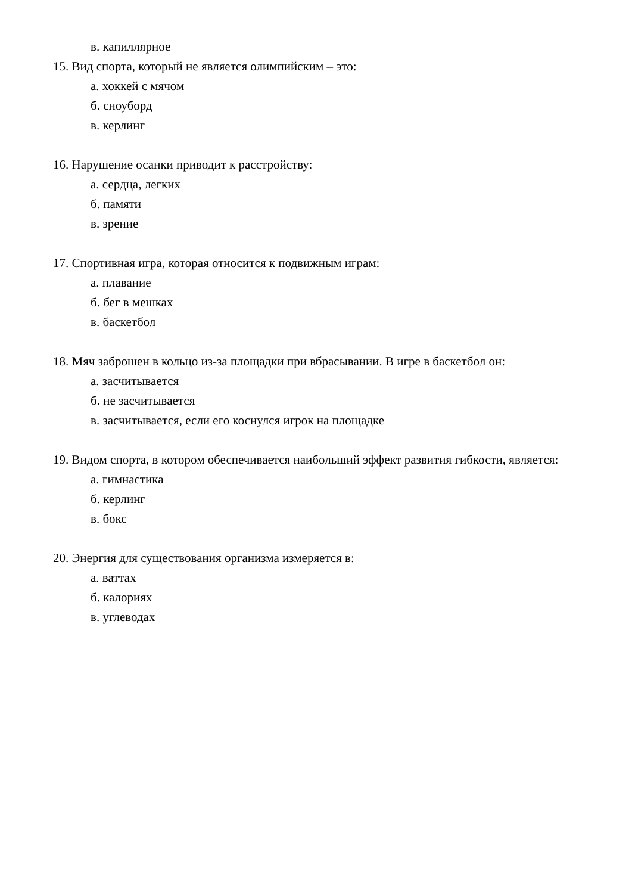в. капиллярное
15. Вид спорта, который не является олимпийским – это:
а. хоккей с мячом
б. сноуборд
в. керлинг
16. Нарушение осанки приводит к расстройству:
а. сердца, легких
б. памяти
в. зрение
17. Спортивная игра, которая относится к подвижным играм:
а. плавание
б. бег в мешках
в. баскетбол
18. Мяч заброшен в кольцо из-за площадки при вбрасывании. В игре в баскетбол он:
а. засчитывается
б. не засчитывается
в. засчитывается, если его коснулся игрок на площадке
19. Видом спорта, в котором обеспечивается наибольший эффект развития гибкости, является:
а. гимнастика
б. керлинг
в. бокс
20. Энергия для существования организма измеряется в:
а. ваттах
б. калориях
в. углеводах